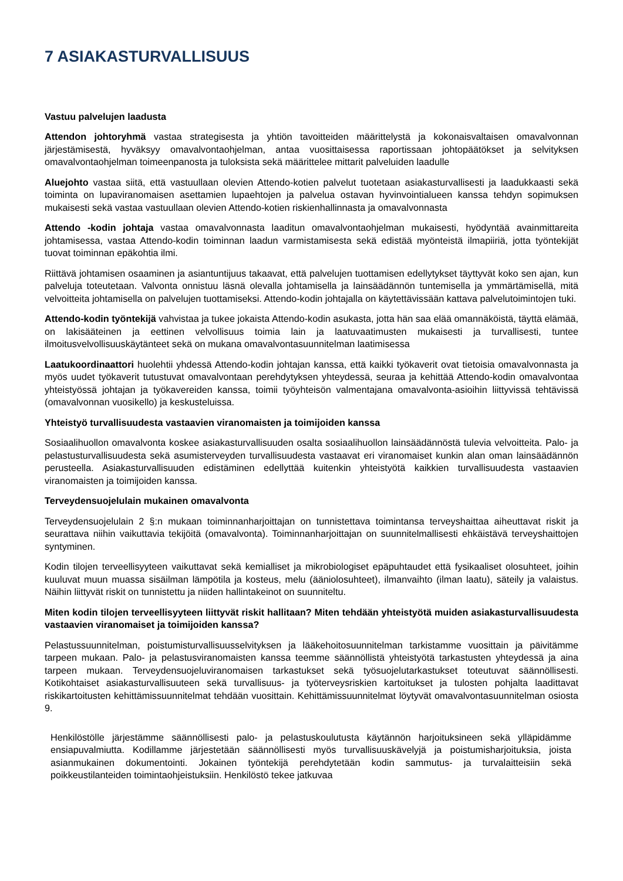7 ASIAKASTURVALLISUUS
Vastuu palvelujen laadusta
Attendon johtoryhmä vastaa strategisesta ja yhtiön tavoitteiden määrittelystä ja kokonaisvaltaisen omavalvonnan järjestämisestä, hyväksyy omavalvontaohjelman, antaa vuosittaisessa raportissaan johtopäätökset ja selvityksen omavalvontaohjelman toimeenpanosta ja tuloksista sekä määrittelee mittarit palveluiden laadulle
Aluejohto vastaa siitä, että vastuullaan olevien Attendo-kotien palvelut tuotetaan asiakasturvallisesti ja laadukkaasti sekä toiminta on lupaviranomaisen asettamien lupaehtojen ja palvelua ostavan hyvinvointialueen kanssa tehdyn sopimuksen mukaisesti sekä vastaa vastuullaan olevien Attendo-kotien riskienhallinnasta ja omavalvonnasta
Attendo -kodin johtaja vastaa omavalvonnasta laaditun omavalvontaohjelman mukaisesti, hyödyntää avainmittareita johtamisessa, vastaa Attendo-kodin toiminnan laadun varmistamisesta sekä edistää myönteistä ilmapiiriä, jotta työntekijät tuovat toiminnan epäkohtia ilmi.
Riittävä johtamisen osaaminen ja asiantuntijuus takaavat, että palvelujen tuottamisen edellytykset täyttyvät koko sen ajan, kun palveluja toteutetaan. Valvonta onnistuu läsnä olevalla johtamisella ja lainsäädännön tuntemisella ja ymmärtämisellä, mitä velvoitteita johtamisella on palvelujen tuottamiseksi. Attendo-kodin johtajalla on käytettävissään kattava palvelutoimintojen tuki.
Attendo-kodin työntekijä vahvistaa ja tukee jokaista Attendo-kodin asukasta, jotta hän saa elää omannäköistä, täyttä elämää, on lakisääteinen ja eettinen velvollisuus toimia lain ja laatuvaatimusten mukaisesti ja turvallisesti, tuntee ilmoitusvelvollisuuskäytänteet sekä on mukana omavalvontasuunnitelman laatimisessa
Laatukoordinaattori huolehtii yhdessä Attendo-kodin johtajan kanssa, että kaikki työkaverit ovat tietoisia omavalvonnasta ja myös uudet työkaverit tutustuvat omavalvontaan perehdytyksen yhteydessä, seuraa ja kehittää Attendo-kodin omavalvontaa yhteistyössä johtajan ja työkavereiden kanssa, toimii työyhteisön valmentajana omavalvonta-asioihin liittyvissä tehtävissä (omavalvonnan vuosikello) ja keskusteluissa.
Yhteistyö turvallisuudesta vastaavien viranomaisten ja toimijoiden kanssa
Sosiaalihuollon omavalvonta koskee asiakasturvallisuuden osalta sosiaalihuollon lainsäädännöstä tulevia velvoitteita. Palo- ja pelastusturvallisuudesta sekä asumisterveyden turvallisuudesta vastaavat eri viranomaiset kunkin alan oman lainsäädännön perusteella. Asiakasturvallisuuden edistäminen edellyttää kuitenkin yhteistyötä kaikkien turvallisuudesta vastaavien viranomaisten ja toimijoiden kanssa.
Terveydensuojelulain mukainen omavalvonta
Terveydensuojelulain 2 §:n mukaan toiminnanharjoittajan on tunnistettava toimintansa terveyshaittaa aiheuttavat riskit ja seurattava niihin vaikuttavia tekijöitä (omavalvonta). Toiminnanharjoittajan on suunnitelmallisesti ehkäistävä terveyshaittojen syntyminen.
Kodin tilojen terveellisyyteen vaikuttavat sekä kemialliset ja mikrobiologiset epäpuhtaudet että fysikaaliset olosuhteet, joihin kuuluvat muun muassa sisäilman lämpötila ja kosteus, melu (ääniolosuhteet), ilmanvaihto (ilman laatu), säteily ja valaistus. Näihin liittyvät riskit on tunnistettu ja niiden hallintakeinot on suunniteltu.
Miten kodin tilojen terveellisyyteen liittyvät riskit hallitaan? Miten tehdään yhteistyötä muiden asiakasturvallisuudesta vastaavien viranomaiset ja toimijoiden kanssa?
Pelastussuunnitelman, poistumisturvallisuusselvityksen ja lääkehoitosuunnitelman tarkistamme vuosittain ja päivitämme tarpeen mukaan. Palo- ja pelastusviranomaisten kanssa teemme säännöllistä yhteistyötä tarkastusten yhteydessä ja aina tarpeen mukaan. Terveydensuojeluviranomaisen tarkastukset sekä työsuojelutarkastukset toteutuvat säännöllisesti. Kotikohtaiset asiakasturvallisuuteen sekä turvallisuus- ja työterveysriskien kartoitukset ja tulosten pohjalta laadittavat riskikartoitusten kehittämissuunnitelmat tehdään vuosittain. Kehittämissuunnitelmat löytyvät omavalvontasuunnitelman osiosta 9.
Henkilöstölle järjestämme säännöllisesti palo- ja pelastuskoulutusta käytännön harjoituksineen sekä ylläpidämme ensiapuvalmiutta. Kodillamme järjestetään säännöllisesti myös turvallisuuskävelyjä ja poistumisharjoituksia, joista asianmukainen dokumentointi. Jokainen työntekijä perehdytetään kodin sammutus- ja turvalaitteisiin sekä poikkeustilanteiden toimintaohjeistuksiin. Henkilöstö tekee jatkuvaa